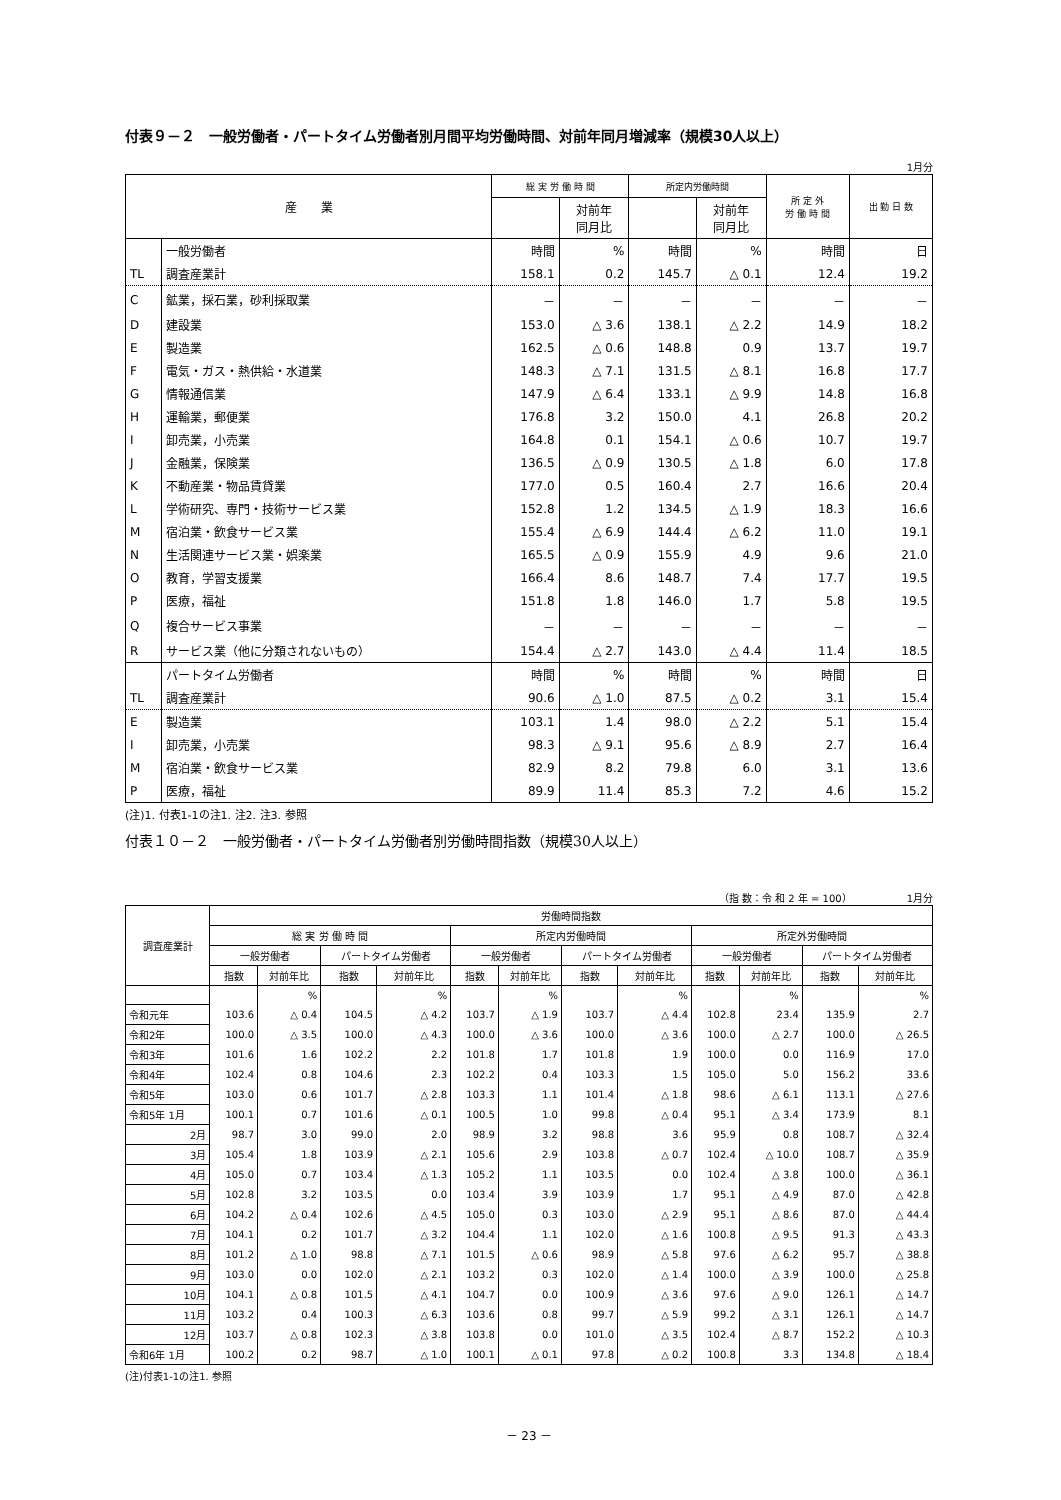付表９－２　一般労働者・パートタイム労働者別月間平均労働時間、対前年同月増減率（規模30人以上）
1月分
| 産 業 | | 総 実 労 働 時 間 | | 所定内労働時間 | | 所 定 外 労 働 時 間 | 出 勤 日 数 |
| --- | --- | --- | --- | --- | --- | --- | --- |
| | | | 対前年 同月比 | | 対前年 同月比 | | |
| | 一般労働者 | 時間 | % | 時間 | % | 時間 | 日 |
| TL | 調査産業計 | 158.1 | 0.2 | 145.7 | △ 0.1 | 12.4 | 19.2 |
| C | 鉱業，採石業，砂利採取業 | － | － | － | － | － | － |
| D | 建設業 | 153.0 | △ 3.6 | 138.1 | △ 2.2 | 14.9 | 18.2 |
| E | 製造業 | 162.5 | △ 0.6 | 148.8 | 0.9 | 13.7 | 19.7 |
| F | 電気・ガス・熱供給・水道業 | 148.3 | △ 7.1 | 131.5 | △ 8.1 | 16.8 | 17.7 |
| G | 情報通信業 | 147.9 | △ 6.4 | 133.1 | △ 9.9 | 14.8 | 16.8 |
| H | 運輸業，郵便業 | 176.8 | 3.2 | 150.0 | 4.1 | 26.8 | 20.2 |
| I | 卸売業，小売業 | 164.8 | 0.1 | 154.1 | △ 0.6 | 10.7 | 19.7 |
| J | 金融業，保険業 | 136.5 | △ 0.9 | 130.5 | △ 1.8 | 6.0 | 17.8 |
| K | 不動産業・物品賃貸業 | 177.0 | 0.5 | 160.4 | 2.7 | 16.6 | 20.4 |
| L | 学術研究、専門・技術サービス業 | 152.8 | 1.2 | 134.5 | △ 1.9 | 18.3 | 16.6 |
| M | 宿泊業・飲食サービス業 | 155.4 | △ 6.9 | 144.4 | △ 6.2 | 11.0 | 19.1 |
| N | 生活関連サービス業・娯楽業 | 165.5 | △ 0.9 | 155.9 | 4.9 | 9.6 | 21.0 |
| O | 教育，学習支援業 | 166.4 | 8.6 | 148.7 | 7.4 | 17.7 | 19.5 |
| P | 医療，福祉 | 151.8 | 1.8 | 146.0 | 1.7 | 5.8 | 19.5 |
| Q | 複合サービス事業 | － | － | － | － | － | － |
| R | サービス業（他に分類されないもの） | 154.4 | △ 2.7 | 143.0 | △ 4.4 | 11.4 | 18.5 |
| | パートタイム労働者 | 時間 | % | 時間 | % | 時間 | 日 |
| TL | 調査産業計 | 90.6 | △ 1.0 | 87.5 | △ 0.2 | 3.1 | 15.4 |
| E | 製造業 | 103.1 | 1.4 | 98.0 | △ 2.2 | 5.1 | 15.4 |
| I | 卸売業，小売業 | 98.3 | △ 9.1 | 95.6 | △ 8.9 | 2.7 | 16.4 |
| M | 宿泊業・飲食サービス業 | 82.9 | 8.2 | 79.8 | 6.0 | 3.1 | 13.6 |
| P | 医療，福祉 | 89.9 | 11.4 | 85.3 | 7.2 | 4.6 | 15.2 |
(注)1. 付表1-1の注1. 注2. 注3. 参照
付表１０－２　一般労働者・パートタイム労働者別労働時間指数（規模30人以上）
（指 数：令 和 2 年 = 100）　　　　　　1月分
| 調査産業計 | 労働時間指数 | | | | | | | | | | | |
| --- | --- | --- | --- | --- | --- | --- | --- | --- | --- | --- | --- | --- |
| | 総 実 労 働 時 間 | | | | 所定内労働時間 | | | | 所定外労働時間 | | | |
| | 一般労働者 | | パートタイム労働者 | | 一般労働者 | | パートタイム労働者 | | 一般労働者 | | パートタイム労働者 | |
| | 指数 | 対前年比 | 指数 | 対前年比 | 指数 | 対前年比 | 指数 | 対前年比 | 指数 | 対前年比 | 指数 | 対前年比 |
| | | % | | % | | % | | % | | % | | % |
| 令和元年 | 103.6 | △ 0.4 | 104.5 | △ 4.2 | 103.7 | △ 1.9 | 103.7 | △ 4.4 | 102.8 | 23.4 | 135.9 | 2.7 |
| 令和2年 | 100.0 | △ 3.5 | 100.0 | △ 4.3 | 100.0 | △ 3.6 | 100.0 | △ 3.6 | 100.0 | △ 2.7 | 100.0 | △ 26.5 |
| 令和3年 | 101.6 | 1.6 | 102.2 | 2.2 | 101.8 | 1.7 | 101.8 | 1.9 | 100.0 | 0.0 | 116.9 | 17.0 |
| 令和4年 | 102.4 | 0.8 | 104.6 | 2.3 | 102.2 | 0.4 | 103.3 | 1.5 | 105.0 | 5.0 | 156.2 | 33.6 |
| 令和5年 | 103.0 | 0.6 | 101.7 | △ 2.8 | 103.3 | 1.1 | 101.4 | △ 1.8 | 98.6 | △ 6.1 | 113.1 | △ 27.6 |
| 令和5年 1月 | 100.1 | 0.7 | 101.6 | △ 0.1 | 100.5 | 1.0 | 99.8 | △ 0.4 | 95.1 | △ 3.4 | 173.9 | 8.1 |
| 2月 | 98.7 | 3.0 | 99.0 | 2.0 | 98.9 | 3.2 | 98.8 | 3.6 | 95.9 | 0.8 | 108.7 | △ 32.4 |
| 3月 | 105.4 | 1.8 | 103.9 | △ 2.1 | 105.6 | 2.9 | 103.8 | △ 0.7 | 102.4 | △ 10.0 | 108.7 | △ 35.9 |
| 4月 | 105.0 | 0.7 | 103.4 | △ 1.3 | 105.2 | 1.1 | 103.5 | 0.0 | 102.4 | △ 3.8 | 100.0 | △ 36.1 |
| 5月 | 102.8 | 3.2 | 103.5 | 0.0 | 103.4 | 3.9 | 103.9 | 1.7 | 95.1 | △ 4.9 | 87.0 | △ 42.8 |
| 6月 | 104.2 | △ 0.4 | 102.6 | △ 4.5 | 105.0 | 0.3 | 103.0 | △ 2.9 | 95.1 | △ 8.6 | 87.0 | △ 44.4 |
| 7月 | 104.1 | 0.2 | 101.7 | △ 3.2 | 104.4 | 1.1 | 102.0 | △ 1.6 | 100.8 | △ 9.5 | 91.3 | △ 43.3 |
| 8月 | 101.2 | △ 1.0 | 98.8 | △ 7.1 | 101.5 | △ 0.6 | 98.9 | △ 5.8 | 97.6 | △ 6.2 | 95.7 | △ 38.8 |
| 9月 | 103.0 | 0.0 | 102.0 | △ 2.1 | 103.2 | 0.3 | 102.0 | △ 1.4 | 100.0 | △ 3.9 | 100.0 | △ 25.8 |
| 10月 | 104.1 | △ 0.8 | 101.5 | △ 4.1 | 104.7 | 0.0 | 100.9 | △ 3.6 | 97.6 | △ 9.0 | 126.1 | △ 14.7 |
| 11月 | 103.2 | 0.4 | 100.3 | △ 6.3 | 103.6 | 0.8 | 99.7 | △ 5.9 | 99.2 | △ 3.1 | 126.1 | △ 14.7 |
| 12月 | 103.7 | △ 0.8 | 102.3 | △ 3.8 | 103.8 | 0.0 | 101.0 | △ 3.5 | 102.4 | △ 8.7 | 152.2 | △ 10.3 |
| 令和6年 1月 | 100.2 | 0.2 | 98.7 | △ 1.0 | 100.1 | △ 0.1 | 97.8 | △ 0.2 | 100.8 | 3.3 | 134.8 | △ 18.4 |
(注)付表1-1の注1. 参照
－ 23 －